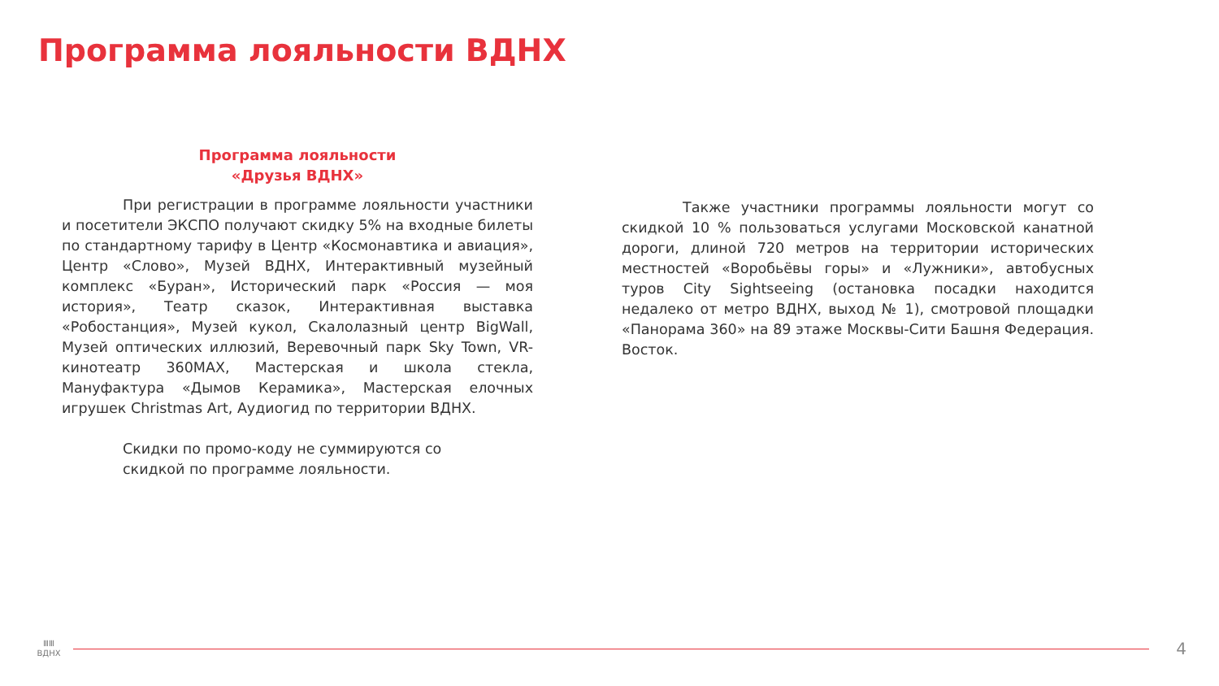Программа лояльности ВДНХ
Программа лояльности
«Друзья ВДНХ»
При регистрации в программе лояльности участники и посетители ЭКСПО получают скидку 5% на входные билеты по стандартному тарифу в Центр «Космонавтика и авиация», Центр «Слово», Музей ВДНХ, Интерактивный музейный комплекс «Буран», Исторический парк «Россия — моя история», Театр сказок, Интерактивная выставка «Робостанция», Музей кукол, Скалолазный центр BigWall, Музей оптических иллюзий, Веревочный парк Sky Town, VR-кинотеатр 360MAX, Мастерская и школа стекла, Мануфактура «Дымов Керамика», Мастерская елочных игрушек Christmas Art, Аудиогид по территории ВДНХ.
Скидки по промо-коду не суммируются со скидкой по программе лояльности.
Также участники программы лояльности могут со скидкой 10 % пользоваться услугами Московской канатной дороги, длиной 720 метров на территории исторических местностей «Воробьёвы горы» и «Лужники», автобусных туров City Sightseeing (остановка посадки находится недалеко от метро ВДНХ, выход № 1), смотровой площадки «Панорама 360» на 89 этаже Москвы-Сити Башня Федерация. Восток.
ⅢⅢ
ВДНХ
4